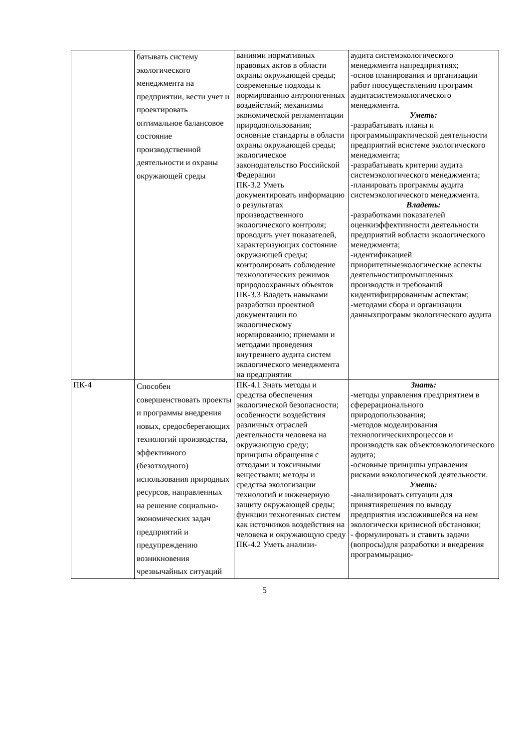| | батывать систему экологического менеджмента на предприятии, вести учет и проектировать оптимальное балансовое состояние производственной деятельности и охраны окружающей среды | ваниями нормативных правовых актов в области охраны окружающей среды; современные подходы к нормированию антропогенных воздействий; механизмы экономической регламентации природопользования; основные стандарты в области охраны окружающей среды; экологическое законодательство Российской Федерации ПК-3.2 Уметь документировать информацию о результатах производственного экологического контроля; проводить учет показателей, характеризующих состояние окружающей среды; контролировать соблюдение технологических режимов природоохранных объектов ПК-3.3 Владеть навыками разработки проектной документации по экологическому нормированию; приемами и методами проведения внутреннего аудита систем экологического менеджмента на предприятии | аудита системэкологического менеджмента напредприятиях; -основ планирования и организации работ поосуществлению программ аудитасистемэкологического менеджмента. Уметь: -разрабатывать планы и программыпрактической деятельности предприятий всистеме экологического менеджмента; -разрабатывать критерии аудита системэкологического менеджмента; -планировать программы аудита системэкологического менеджмента. Владеть: -разработками показателей оценкиэффективности деятельности предприятий вобласти экологического менеджмента; -идентификацией приоритетныеэкологические аспекты деятельностипромышленных производств и требований кидентифицированным аспектам; -методами сбора и организации данныхпрограмм экологического аудита |
| ПК-4 | Способен совершенствовать проекты и программы внедрения новых, средосберегающих технологий производства, эффективного (безотходного) использования природных ресурсов, направленных на решение социально-экономических задач предприятий и предупреждению возникновения чрезвычайных ситуаций | ПК-4.1 Знать методы и средства обеспечения экологической безопасности; особенности воздействия различных отраслей деятельности человека на окружающую среду; принципы обращения с отходами и токсичными веществами; методы и средства экологизации технологий и инженерную защиту окружающей среды; функции техногенных систем как источников воздействия на человека и окружающую среду ПК-4.2 Уметь анализи- | Знать: -методы управления предприятием в сферерационального природопользования; -методов моделирования технологическихпроцессов и производств как объектовэкологического аудита; -основные принципы управления рисками вэкологической деятельности. Уметь: -анализировать ситуации для принятиярешения по выводу предприятия изсложившейся на нем экологически кризисной обстановки; - формулировать и ставить задачи (вопросы)для разработки и внедрения программырацио- |
5